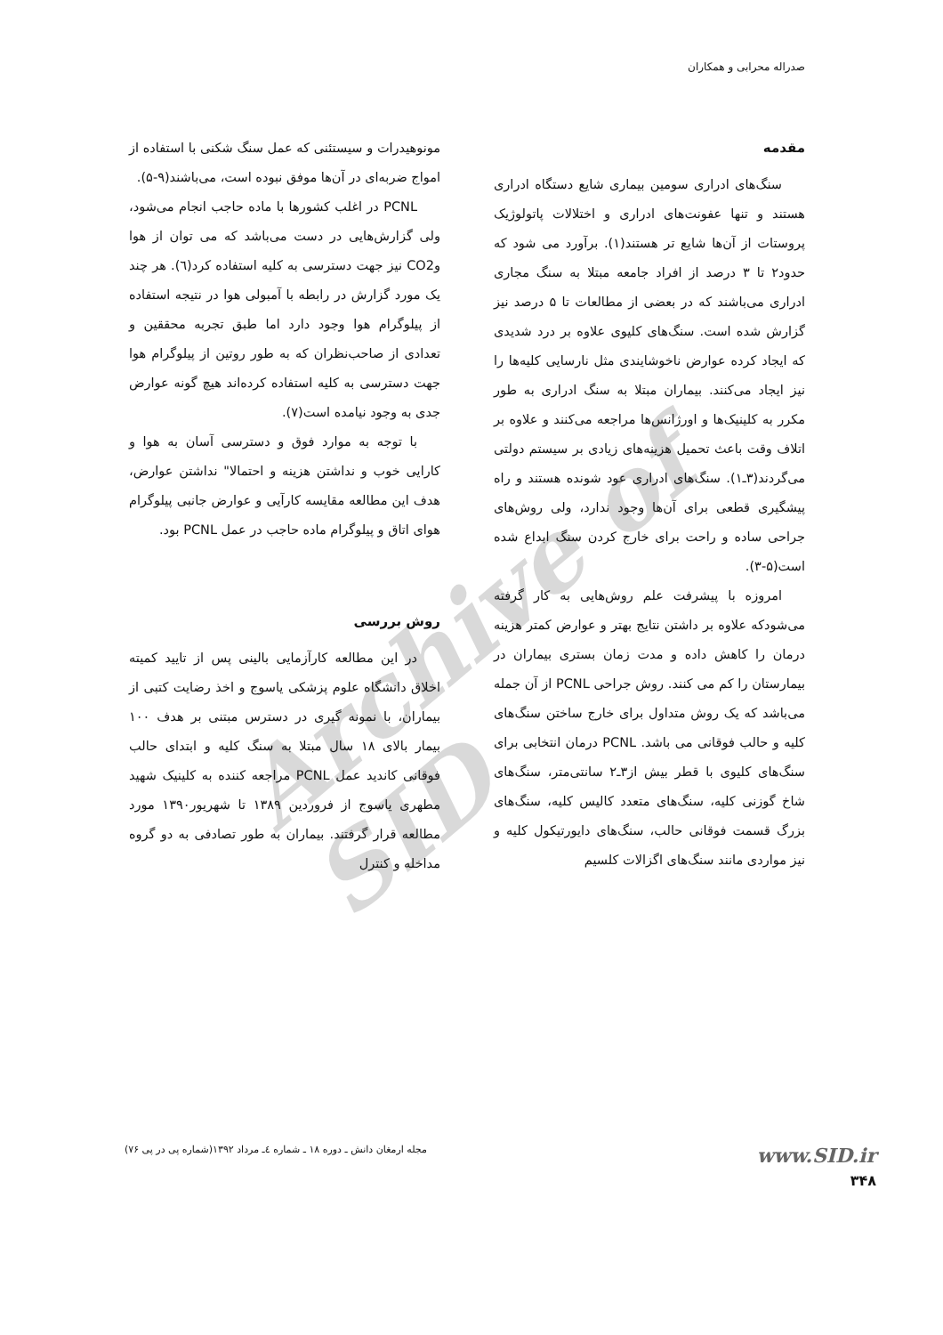صدراله محرابی و همکاران
Archive of SID
مقدمه
سنگ‌های ادراری سومین بیماری شایع دستگاه ادراری هستند و تنها عفونت‌های ادراری و اختلالات پاتولوژیک پروستات از آن‌ها شایع تر هستند(۱). برآورد می شود که حدود۲ تا ۳ درصد از افراد جامعه مبتلا به سنگ مجاری ادراری می‌باشند که در بعضی از مطالعات تا ۵ درصد نیز گزارش شده است. سنگ‌های کلیوی علاوه بر درد شدیدی که ایجاد کرده عوارض ناخوشایندی مثل نارسایی کلیه‌ها را نیز ایجاد می‌کنند. بیماران مبتلا به سنگ ادراری به طور مکرر به کلینیک‌ها و اورژانس‌ها مراجعه می‌کنند و علاوه بر اتلاف وقت باعث تحمیل هزینه‌های زیادی بر سیستم دولتی می‌گردند(۳ـ۱). سنگ‌های ادراری عود شونده هستند و راه پیشگیری قطعی برای آن‌ها وجود ندارد، ولی روش‌های جراحی ساده و راحت برای خارج کردن سنگ ابداع شده است(۵-۳).
امروزه با پیشرفت علم روش‌هایی به کار گرفته می‌شودکه علاوه بر داشتن نتایج بهتر و عوارض کمتر هزینه درمان را کاهش داده و مدت زمان بستری بیماران در بیمارستان را کم می کنند. روش جراحی PCNL از آن جمله می‌باشد که یک روش متداول برای خارج ساختن سنگ‌های کلیه و حالب فوقانی می باشد. PCNL درمان انتخابی برای سنگ‌های کلیوی با قطر بیش از۳ـ۲ سانتی‌متر، سنگ‌های شاخ گوزنی کلیه، سنگ‌های متعدد کالیس کلیه، سنگ‌های بزرگ قسمت فوقانی حالب، سنگ‌های دایورتیکول کلیه و نیز مواردی مانند سنگ‌های اگزالات کلسیم
مونوهیدرات و سیستئنی که عمل سنگ شکنی با استفاده از امواج ضربه‌ای در آن‌ها موفق نبوده است، می‌باشند(۹-۵).
PCNL در اغلب کشورها با ماده حاجب انجام می‌شود، ولی گزارش‌هایی در دست می‌باشد که می توان از هوا وCO2 نیز جهت دسترسی به کلیه استفاده کرد(٦). هر چند یک مورد گزارش در رابطه با آمبولی هوا در نتیجه استفاده از پیلوگرام هوا وجود دارد اما طبق تجربه محققین و تعدادی از صاحب‌نظران که به طور روتین از پیلوگرام هوا جهت دسترسی به کلیه استفاده کرده‌اند هیچ گونه عوارض جدی به وجود نیامده است(۷).
با توجه به موارد فوق و دسترسی آسان به هوا و کارایی خوب و نداشتن هزینه و احتمالا" نداشتن عوارض، هدف این مطالعه مقایسه کارآیی و عوارض جانبی پیلوگرام هوای اتاق و پیلوگرام ماده حاجب در عمل PCNL بود.
روش بررسی
در این مطالعه کارآزمایی بالینی پس از تایید کمیته اخلاق دانشگاه علوم پزشکی یاسوج و اخذ رضایت کتبی از بیماران، با نمونه گیری در دسترس مبتنی بر هدف ۱۰۰ بیمار بالای ۱۸ سال مبتلا به سنگ کلیه و ابتدای حالب فوقانی کاندید عمل PCNL مراجعه کننده به کلینیک شهید مطهری یاسوج از فروردین ۱۳۸۹ تا شهریور۱۳۹۰ مورد مطالعه قرار گرفتند. بیماران به طور تصادفی به دو گروه مداخله و کنترل
www.SID.ir
۳۴۸
مجله ارمغان دانش ـ دوره ۱۸ ـ شماره ٤ـ مرداد ۱۳۹۲(شماره پی در پی ۷۶)